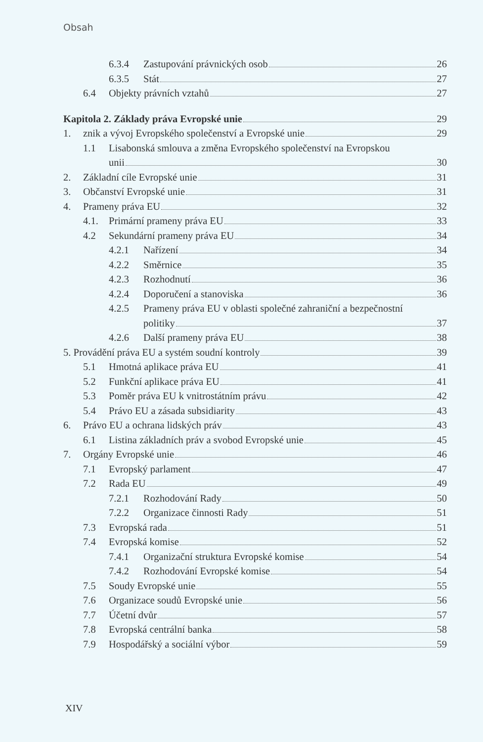Obsah
6.3.4 Zastupování právnických osob 26
6.3.5 Stát 27
6.4 Objekty právních vztahů 27
Kapitola 2. Základy práva Evropské unie 29
1. znik a vývoj Evropského společenství a Evropské unie 29
1.1 Lisabonská smlouva a změna Evropského společenství na Evropskou
unii 30
2. Základní cíle Evropské unie 31
3. Občanství Evropské unie 31
4. Prameny práva EU 32
4.1. Primární prameny práva EU 33
4.2 Sekundární prameny práva EU 34
4.2.1 Nařízení 34
4.2.2 Směrnice 35
4.2.3 Rozhodnutí 36
4.2.4 Doporučení a stanoviska 36
4.2.5 Prameny práva EU v oblasti společné zahraniční a bezpečnostní
politiky 37
4.2.6 Další prameny práva EU 38
5. Provádění práva EU a systém soudní kontroly 39
5.1 Hmotná aplikace práva EU 41
5.2 Funkční aplikace práva EU 41
5.3 Poměr práva EU k vnitrostátním právu 42
5.4 Právo EU a zásada subsidiarity 43
6. Právo EU a ochrana lidských práv 43
6.1 Listina základních práv a svobod Evropské unie 45
7. Orgány Evropské unie 46
7.1 Evropský parlament 47
7.2 Rada EU 49
7.2.1 Rozhodování Rady 50
7.2.2 Organizace činnosti Rady 51
7.3 Evropská rada 51
7.4 Evropská komise 52
7.4.1 Organizační struktura Evropské komise 54
7.4.2 Rozhodování Evropské komise 54
7.5 Soudy Evropské unie 55
7.6 Organizace soudů Evropské unie 56
7.7 Účetní dvůr 57
7.8 Evropská centrální banka 58
7.9 Hospodářský a sociální výbor 59
XIV